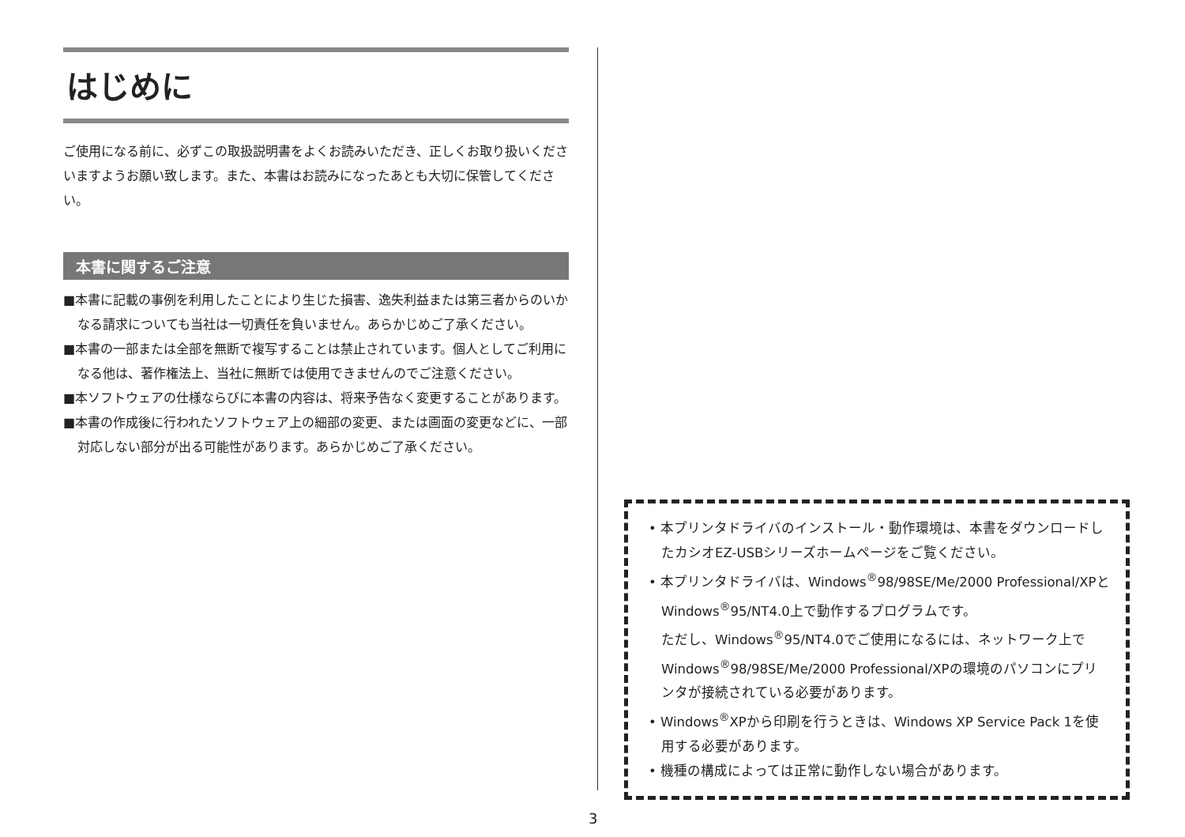はじめに
ご使用になる前に、必ずこの取扱説明書をよくお読みいただき、正しくお取り扱いくださいますようお願い致します。また、本書はお読みになったあとも大切に保管してください。
本書に関するご注意
■本書に記載の事例を利用したことにより生じた損害、逸失利益または第三者からのいかなる請求についても当社は一切責任を負いません。あらかじめご了承ください。
■本書の一部または全部を無断で複写することは禁止されています。個人としてご利用になる他は、著作権法上、当社に無断では使用できませんのでご注意ください。
■本ソフトウェアの仕様ならびに本書の内容は、将来予告なく変更することがあります。
■本書の作成後に行われたソフトウェア上の細部の変更、または画面の変更などに、一部対応しない部分が出る可能性があります。あらかじめご了承ください。
• 本プリンタドライバのインストール・動作環境は、本書をダウンロードしたカシオEZ-USBシリーズホームページをご覧ください。
• 本プリンタドライバは、Windows<sup>®</sup>98/98SE/Me/2000 Professional/XPとWindows<sup>®</sup>95/NT4.0上で動作するプログラムです。
ただし、Windows<sup>®</sup>95/NT4.0でご使用になるには、ネットワーク上でWindows<sup>®</sup>98/98SE/Me/2000 Professional/XPの環境のパソコンにプリンタが接続されている必要があります。
• Windows<sup>®</sup>XPから印刷を行うときは、Windows XP Service Pack 1を使用する必要があります。
• 機種の構成によっては正常に動作しない場合があります。
3